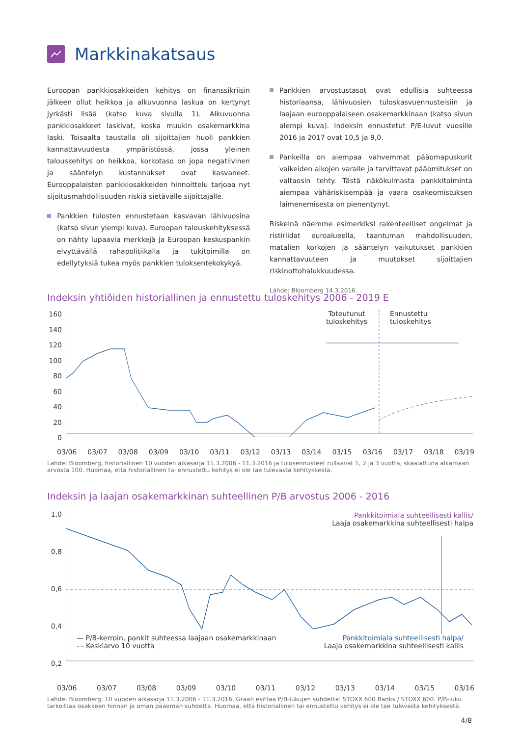Markkinakatsaus
Euroopan pankkiosakkeiden kehitys on finanssikriisin jälkeen ollut heikkoa ja alkuvuonna laskua on kertynyt jyrkästi lisää (katso kuva sivulla 1). Alkuvuonna pankkiosakkeet laskivat, koska muukin osakemarkkina laski. Toisaalta taustalla oli sijoittajien huoli pankkien kannattavuudesta ympäristössä, jossa yleinen talouskehitys on heikkoa, korkotaso on jopa negatiivinen ja sääntelyn kustannukset ovat kasvaneet. Eurooppalaisten pankkiosakkeiden hinnoittelu tarjoaa nyt sijoitusmahdollisuuden riskiä sietävälle sijoittajalle.
Pankkien tulosten ennustetaan kasvavan lähivuosina (katso sivun ylempi kuva). Euroopan talouskehityksessä on nähty lupaavia merkkejä ja Euroopan keskuspankin elvyttävällä rahapolitiikalla ja tukitoimilla on edellytyksiä tukea myös pankkien tuloksentekokykyä.
Pankkien arvostustasot ovat edullisia suhteessa historiaansa, lähivuosien tuloskasvuennusteisiin ja laajaan eurooppalaiseen osakemarkkinaan (katso sivun alempi kuva). Indeksin ennustetut P/E-luvut vuosille 2016 ja 2017 ovat 10,5 ja 9,0.
Pankeilla on aiempaa vahvemmat pääomapuskurit vaikeiden aikojen varalle ja tarvittavat pääomitukset on valtaosin tehty. Tästä näkökulmasta pankkitoiminta aiempaa vähäriskisempää ja vaara osakeomistuksen laimenemisesta on pienentynyt.
Riskeinä näemme esimerkiksi rakenteelliset ongelmat ja ristiriidat euroalueella, taantuman mahdollisuuden, matalien korkojen ja sääntelyn vaikutukset pankkien kannattavuuteen ja muutokset sijoittajien riskinottohalukkuudessa.
Lähde: Bloomberg 14.3.2016.
Indeksin yhtiöiden historiallinen ja ennustettu tuloskehitys 2006 - 2019 E
160
140
120
100
80
60
40
20
0
Toteutunut
tuloskehitys
Ennustettu
tuloskehitys
03/06 03/07 03/08 03/09 03/10 03/11 03/12 03/13 03/14 03/15 03/16 03/17 03/18 03/19
Lähde: Bloomberg, historiallinen 10 vuoden aikasarja 11.3.2006 - 11.3.2016 ja tulosennusteet rullaavat 1, 2 ja 3 vuotta, skaalattuna alkamaan arvosta 100. Huomaa, että historiallinen tai ennustettu kehitys ei ole tae tulevasta kehityksestä.
Indeksin ja laajan osakemarkkinan suhteellinen P/B arvostus 2006 - 2016
1,0
0,8
0,6
0,4
0,2
Pankkitoimiala suhteellisesti kallis/
Laaja osakemarkkina suhteellisesti halpa
— P/B-kerroin, pankit suhteessa laajaan osakemarkkinaan
- - Keskiarvo 10 vuotta
Pankkitoimiala suhteellisesti halpa/
Laaja osakemarkkina suhteellisesti kallis
03/06 03/07 03/08 03/09 03/10 03/11 03/12 03/13 03/14 03/15 03/16
Lähde: Bloomberg, 10 vuoden aikasarja 11.3.2006 - 11.3.2016. Graafi esittää P/B-lukujen suhdetta: STOXX 600 Banks / STOXX 600. P/B-luku tarkoittaa osakkeen hinnan ja oman pääoman suhdetta. Huomaa, että historiallinen tai ennustettu kehitys ei ole tae tulevasta kehityksestä.
4/8